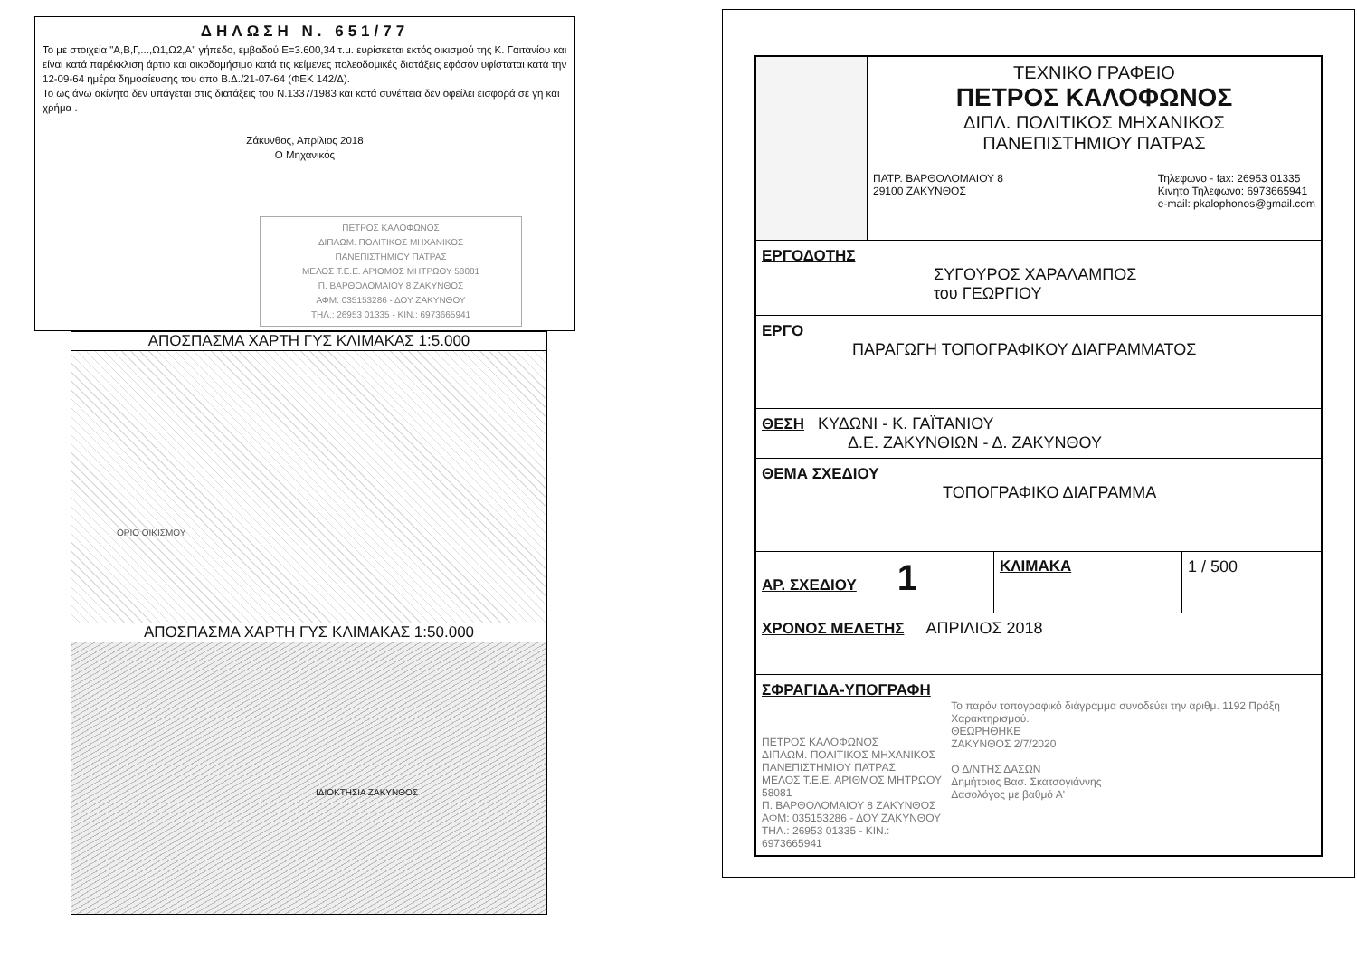ΔΗΛΩΣΗ Ν. 651/77
Το με στοιχεία "Α,Β,Γ,...,Ω1,Ω2,Α" γήπεδο, εμβαδού Ε=3.600,34 τ.μ. ευρίσκεται εκτός οικισμού της Κ. Γαιτανίου και είναι κατά παρέκκλιση άρτιο και οικοδομήσιμο κατά τις κείμενες πολεοδομικές διατάξεις εφόσον υφίσταται κατά την 12-09-64 ημέρα δημοσίευσης του απο Β.Δ./21-07-64 (ΦΕΚ 142/Δ).
Το ως άνω ακίνητο δεν υπάγεται στις διατάξεις του Ν.1337/1983 και κατά συνέπεια δεν οφείλει εισφορά σε γη και χρήμα .
Ζάκυνθος, Απρίλιος 2018
Ο Μηχανικός
ΠΕΤΡΟΣ ΚΑΛΟΦΩΝΟΣ
ΔΙΠΛΩΜ. ΠΟΛΙΤΙΚΟΣ ΜΗΧΑΝΙΚΟΣ
ΠΑΝΕΠΙΣΤΗΜΙΟΥ ΠΑΤΡΑΣ
ΜΕΛΟΣ Τ.Ε.Ε. ΑΡΙΘΜΟΣ ΜΗΤΡΩΟΥ 58081
Π. ΒΑΡΘΟΛΟΜΑΙΟΥ 8 ΖΑΚΥΝΘΟΣ
ΑΦΜ: 035153286 - ΔΟΥ ΖΑΚΥΝΘΟΥ
ΤΗΛ.: 26953 01335 - ΚΙΝ.: 6973665941
ΑΠΟΣΠΑΣΜΑ ΧΑΡΤΗ ΓΥΣ ΚΛΙΜΑΚΑΣ 1:5.000
ΟΡΙΟ ΟΙΚΙΣΜΟΥ
ΑΠΟΣΠΑΣΜΑ ΧΑΡΤΗ ΓΥΣ ΚΛΙΜΑΚΑΣ 1:50.000
ΙΔΙΟΚΤΗΣΙΑ ΖΑΚΥΝΘΟΣ
| | ΤΕΧΝΙΚΟ ΓΡΑΦΕΙΟ ΠΕΤΡΟΣ ΚΑΛΟΦΩΝΟΣ ΔΙΠΛ. ΠΟΛΙΤΙΚΟΣ ΜΗΧΑΝΙΚΟΣ ΠΑΝΕΠΙΣΤΗΜΙΟΥ ΠΑΤΡΑΣ ΠΑΤΡ. ΒΑΡΘΟΛΟΜΑΙΟΥ 8 29100 ΖΑΚΥΝΘΟΣ Τηλεφωνο - fax: 26953 01335 Κινητο Τηλεφωνο: 6973665941 e-mail: pkalophonos@gmail.com | | |
| ΕΡΓΟΔΟΤΗΣ ΣΥΓΟΥΡΟΣ ΧΑΡΑΛΑΜΠΟΣ του ΓΕΩΡΓΙΟΥ | | | |
| ΕΡΓΟ ΠΑΡΑΓΩΓΗ ΤΟΠΟΓΡΑΦΙΚΟΥ ΔΙΑΓΡΑΜΜΑΤΟΣ | | | |
| ΘΕΣΗ ΚΥΔΩΝΙ - Κ. ΓΑΪΤΑΝΙΟΥ Δ.Ε. ΖΑΚΥΝΘΙΩΝ - Δ. ΖΑΚΥΝΘΟΥ | | | |
| ΘΕΜΑ ΣΧΕΔΙΟΥ ΤΟΠΟΓΡΑΦΙΚΟ ΔΙΑΓΡΑΜΜΑ | | | |
| ΑΡ. ΣΧΕΔΙΟΥ 1 | | ΚΛΙΜΑΚΑ | 1 / 500 |
| ΧΡΟΝΟΣ ΜΕΛΕΤΗΣ ΑΠΡΙΛΙΟΣ 2018 | | | |
| ΣΦΡΑΓΙΔΑ-ΥΠΟΓΡΑΦΗ ΠΕΤΡΟΣ ΚΑΛΟΦΩΝΟΣ ΔΙΠΛΩΜ. ΠΟΛΙΤΙΚΟΣ ΜΗΧΑΝΙΚΟΣ ΠΑΝΕΠΙΣΤΗΜΙΟΥ ΠΑΤΡΑΣ ΜΕΛΟΣ Τ.Ε.Ε. ΑΡΙΘΜΟΣ ΜΗΤΡΩΟΥ 58081 Π. ΒΑΡΘΟΛΟΜΑΙΟΥ 8 ΖΑΚΥΝΘΟΣ ΑΦΜ: 035153286 - ΔΟΥ ΖΑΚΥΝΘΟΥ ΤΗΛ.: 26953 01335 - ΚΙΝ.: 6973665941 Το παρόν τοπογραφικό διάγραμμα συνοδεύει την αριθμ. 1192 Πράξη Χαρακτηρισμού. ΘΕΩΡΗΘΗΚΕ ΖΑΚΥΝΘΟΣ 2/7/2020 Ο Δ/ΝΤΗΣ ΔΑΣΩΝ Δημήτριος Βασ. Σκατσογιάννης Δασολόγος με βαθμό Α' | | | |